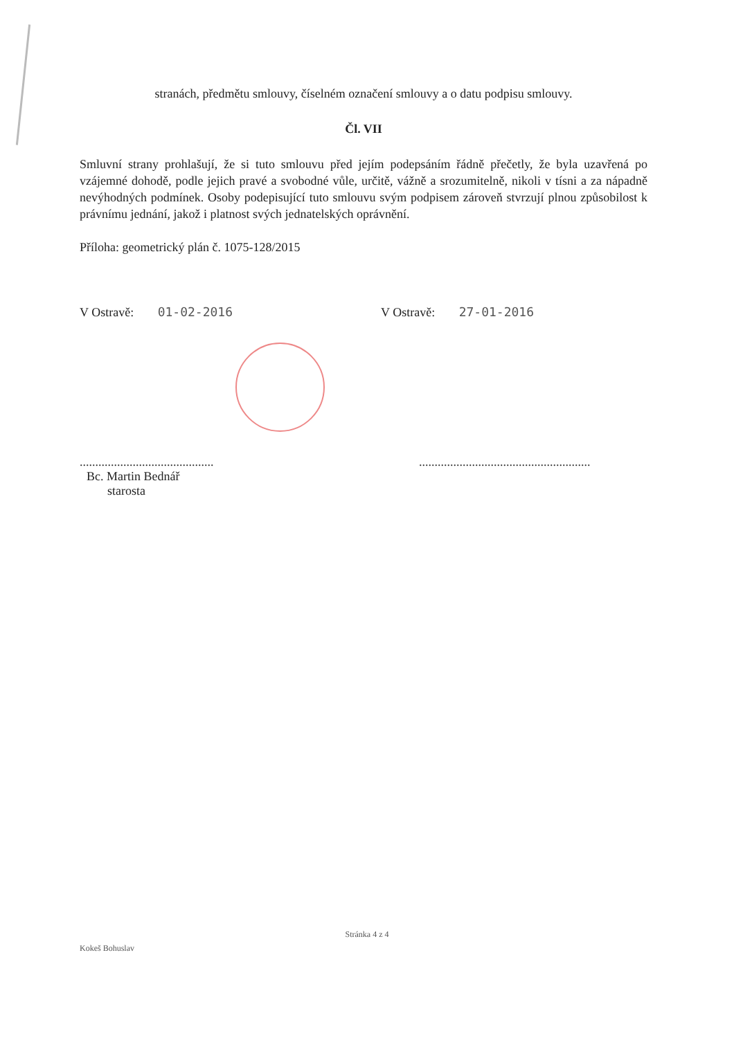stranách, předmětu smlouvy, číselném označení smlouvy a o datu podpisu smlouvy.
Čl. VII
Smluvní strany prohlašují, že si tuto smlouvu před jejím podepsáním řádně přečetly, že byla uzavřená po vzájemné dohodě, podle jejich pravé a svobodné vůle, určitě, vážně a srozumitelně, nikoli v tísni a za nápadně nevýhodných podmínek. Osoby podepisující tuto smlouvu svým podpisem zároveň stvrzují plnou způsobilost k právnímu jednání, jakož i platnost svých jednatelských oprávnění.
Příloha: geometrický plán č. 1075-128/2015
V Ostravě: 01-02-2016 V Ostravě: 27-01-2016
...........................................
Bc. Martin Bednář
starosta
.......................................................
Stránka 4 z 4
Kokeš Bohuslav